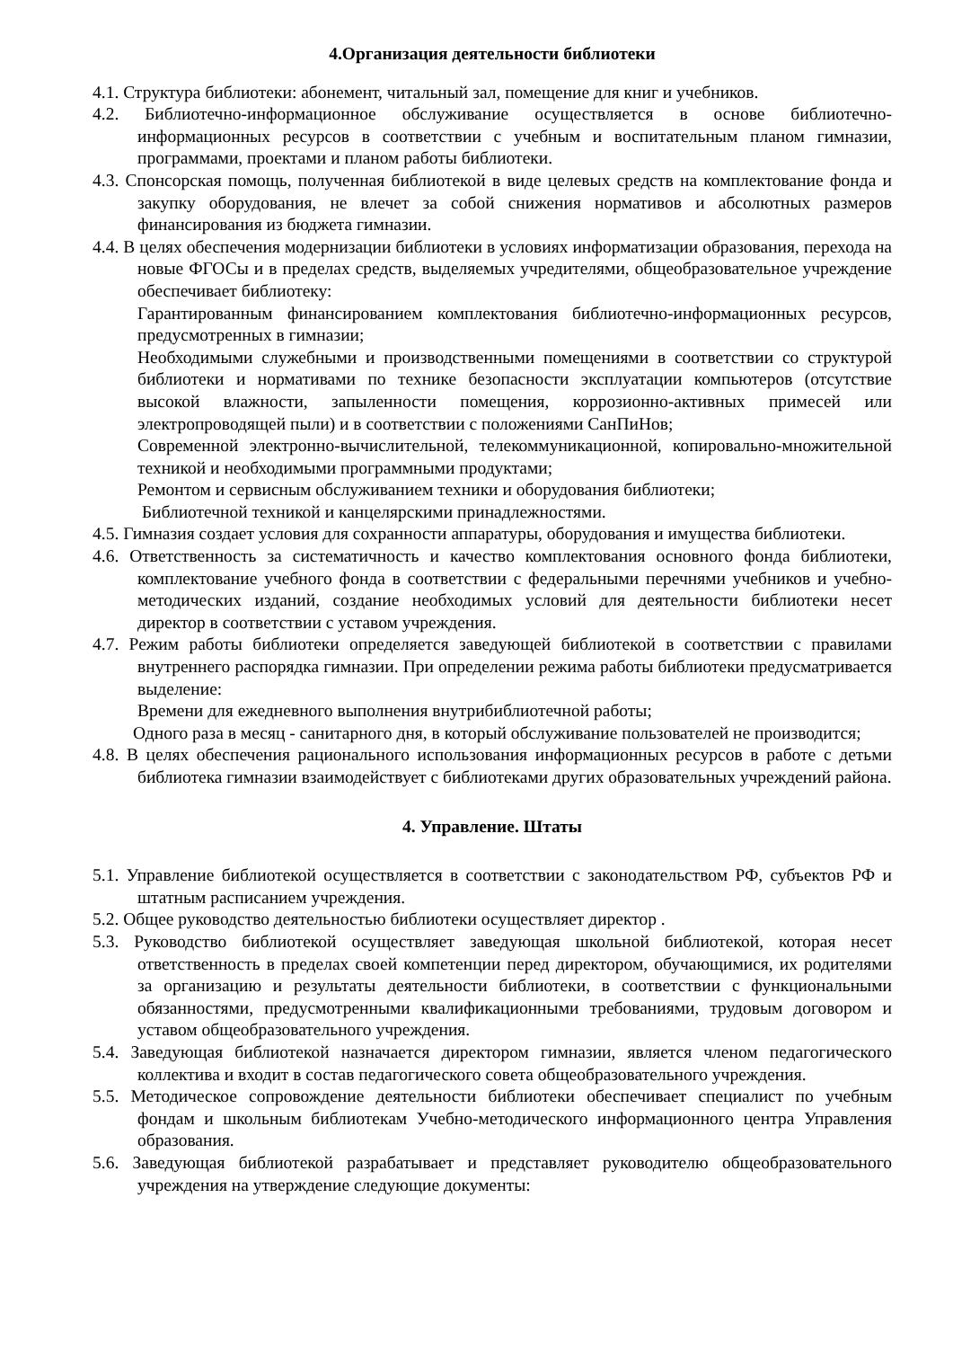4.Организация деятельности библиотеки
4.1. Структура библиотеки: абонемент, читальный зал, помещение для книг и учебников.
4.2. Библиотечно-информационное обслуживание осуществляется в основе библиотечно-информационных ресурсов в соответствии с учебным и воспитательным планом гимназии, программами, проектами и планом работы библиотеки.
4.3. Спонсорская помощь, полученная библиотекой в виде целевых средств на комплектование фонда и закупку оборудования, не влечет за собой снижения нормативов и абсолютных размеров финансирования из бюджета гимназии.
4.4. В целях обеспечения модернизации библиотеки в условиях информатизации образования, перехода на новые ФГОСы и в пределах средств, выделяемых учредителями, общеобразовательное учреждение обеспечивает библиотеку:
Гарантированным финансированием комплектования библиотечно-информационных ресурсов, предусмотренных в гимназии;
Необходимыми служебными и производственными помещениями в соответствии со структурой библиотеки и нормативами по технике безопасности эксплуатации компьютеров (отсутствие высокой влажности, запыленности помещения, коррозионно-активных примесей или электропроводящей пыли) и в соответствии с положениями СанПиНов;
Современной электронно-вычислительной, телекоммуникационной, копировально-множительной техникой и необходимыми программными продуктами;
Ремонтом и сервисным обслуживанием техники и оборудования библиотеки;
Библиотечной техникой и канцелярскими принадлежностями.
4.5. Гимназия создает условия для сохранности аппаратуры, оборудования и имущества библиотеки.
4.6. Ответственность за систематичность и качество комплектования основного фонда библиотеки, комплектование учебного фонда в соответствии с федеральными перечнями учебников и учебно-методических изданий, создание необходимых условий для деятельности библиотеки несет директор в соответствии с уставом учреждения.
4.7. Режим работы библиотеки определяется заведующей библиотекой в соответствии с правилами внутреннего распорядка гимназии. При определении режима работы библиотеки предусматривается выделение:
Времени для ежедневного выполнения внутрибиблиотечной работы;
Одного раза в месяц - санитарного дня, в который обслуживание пользователей не производится;
4.8. В целях обеспечения рационального использования информационных ресурсов в работе с детьми библиотека гимназии взаимодействует с библиотеками других образовательных учреждений района.
4. Управление. Штаты
5.1. Управление библиотекой осуществляется в соответствии с законодательством РФ, субъектов РФ и штатным расписанием учреждения.
5.2. Общее руководство деятельностью библиотеки осуществляет директор .
5.3. Руководство библиотекой осуществляет заведующая школьной библиотекой, которая несет ответственность в пределах своей компетенции перед директором, обучающимися, их родителями за организацию и результаты деятельности библиотеки, в соответствии с функциональными обязанностями, предусмотренными квалификационными требованиями, трудовым договором и уставом общеобразовательного учреждения.
5.4. Заведующая библиотекой назначается директором гимназии, является членом педагогического коллектива и входит в состав педагогического совета общеобразовательного учреждения.
5.5. Методическое сопровождение деятельности библиотеки обеспечивает специалист по учебным фондам и школьным библиотекам Учебно-методического информационного центра Управления образования.
5.6. Заведующая библиотекой разрабатывает и представляет руководителю общеобразовательного учреждения на утверждение следующие документы: